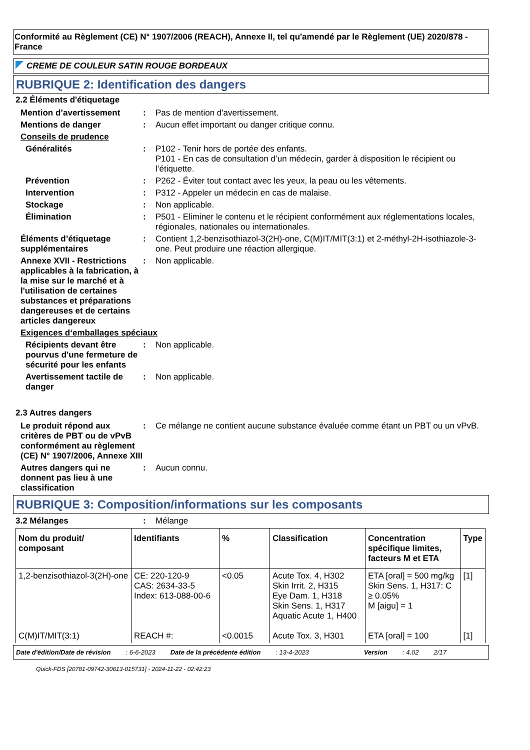Conformité au Règlement (CE) N° 1907/2006 (REACH), Annexe II, tel qu'amendé par le Règlement (UE) 2020/878 - France
CREME DE COULEUR SATIN ROUGE BORDEAUX
RUBRIQUE 2: Identification des dangers
2.2 Éléments d'étiquetage
Mention d’avertissement : Pas de mention d'avertissement.
Mentions de danger : Aucun effet important ou danger critique connu.
Conseils de prudence
Généralités : P102 - Tenir hors de portée des enfants.
P101 - En cas de consultation d’un médecin, garder à disposition le récipient ou l’étiquette.
Prévention : P262 - Éviter tout contact avec les yeux, la peau ou les vêtements.
Intervention : P312 - Appeler un médecin en cas de malaise.
Stockage : Non applicable.
Élimination : P501 - Eliminer le contenu et le récipient conformément aux réglementations locales, régionales, nationales ou internationales.
Éléments d’étiquetage supplémentaires
: Contient 1,2-benzisothiazol-3(2H)-one, C(M)IT/MIT(3:1) et 2-méthyl-2H-isothiazole-3-one. Peut produire une réaction allergique.
Annexe XVII - Restrictions applicables à la fabrication, à la mise sur le marché et à l'utilisation de certaines substances et préparations dangereuses et de certains articles dangereux
: Non applicable.
Exigences d‘emballages spéciaux
Récipients devant être pourvus d'une fermeture de sécurité pour les enfants
: Non applicable.
Avertissement tactile de danger
: Non applicable.
2.3 Autres dangers
Le produit répond aux critères de PBT ou de vPvB conformément au règlement (CE) N° 1907/2006, Annexe XIII
: Ce mélange ne contient aucune substance évaluée comme étant un PBT ou un vPvB.
Autres dangers qui ne donnent pas lieu à une classification
: Aucun connu.
RUBRIQUE 3: Composition/informations sur les composants
3.2 Mélanges : Mélange
| Nom du produit/ composant | Identifiants | % | Classification | Concentration spécifique limites, facteurs M et ETA | Type |
| --- | --- | --- | --- | --- | --- |
| 1,2-benzisothiazol-3(2H)-one | CE: 220-120-9 CAS: 2634-33-5 Index: 613-088-00-6 | <0.05 | Acute Tox. 4, H302 Skin Irrit. 2, H315 Eye Dam. 1, H318 Skin Sens. 1, H317 Aquatic Acute 1, H400 | ETA [oral] = 500 mg/kg Skin Sens. 1, H317: C ≥ 0.05% M [aigu] = 1 | [1] |
| C(M)IT/MIT(3:1) | REACH #: | <0.0015 | Acute Tox. 3, H301 | ETA [oral] = 100 | [1] |
Date d'édition/Date de révision: 6-6-2023 Date de la précédente édition: 13-4-2023 Version: 4.02 2/17
Quick-FDS [20781-09742-30613-015731] - 2024-11-22 - 02:42:23